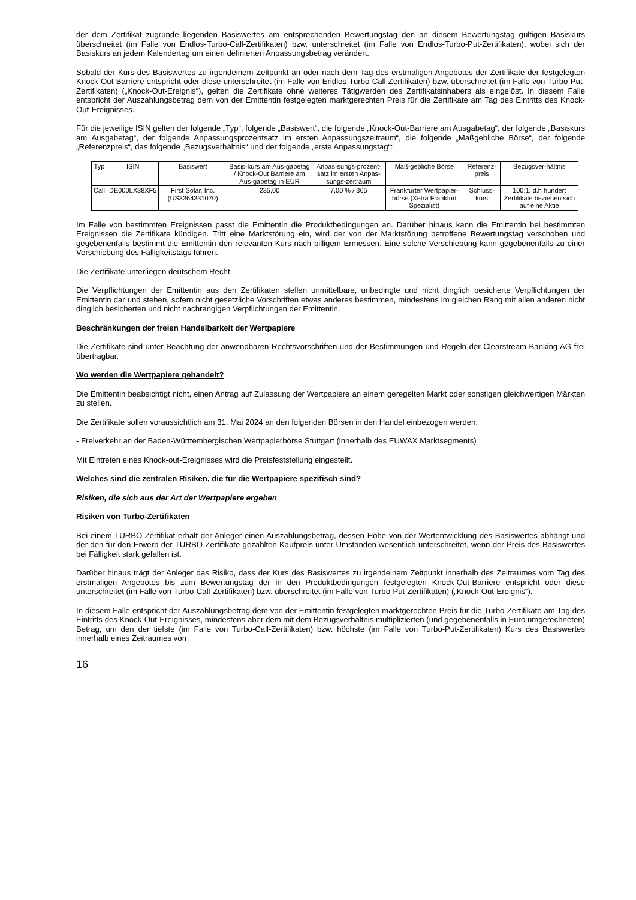der dem Zertifikat zugrunde liegenden Basiswertes am entsprechenden Bewertungstag den an diesem Bewertungstag gültigen Basiskurs überschreitet (im Falle von Endlos-Turbo-Call-Zertifikaten) bzw. unterschreitet (im Falle von Endlos-Turbo-Put-Zertifikaten), wobei sich der Basiskurs an jedem Kalendertag um einen definierten Anpassungsbetrag verändert.
Sobald der Kurs des Basiswertes zu irgendeinem Zeitpunkt an oder nach dem Tag des erstmaligen Angebotes der Zertifikate der festgelegten Knock-Out-Barriere entspricht oder diese unterschreitet (im Falle von Endlos-Turbo-Call-Zertifikaten) bzw. überschreitet (im Falle von Turbo-Put-Zertifikaten) („Knock-Out-Ereignis“), gelten die Zertifikate ohne weiteres Tätigwerden des Zertifikatsinhabers als eingelöst. In diesem Falle entspricht der Auszahlungsbetrag dem von der Emittentin festgelegten marktgerechten Preis für die Zertifikate am Tag des Eintritts des Knock-Out-Ereignisses.
Für die jeweilige ISIN gelten der folgende „Typ“, folgende „Basiswert“, die folgende „Knock-Out-Barriere am Ausgabetag“, der folgende „Basiskurs am Ausgabetag“, der folgende Anpassungsprozentsatz im ersten Anpassungszeitraum“, die folgende „Maßgebliche Börse“, der folgende „Referenzpreis“, das folgende „Bezugsverhältnis“ und der folgende „erste Anpassungstag“:
| Typ | ISIN | Basiswert | Basis-kurs am Aus-gabetag / Knock-Out Barriere am Aus-gabetag in EUR | Anpas-sungs-prozent-satz im ersten Anpas-sungs-zeitraum | Maß-gebliche Börse | Referenz-preis | Bezugsver-hältnis |
| --- | --- | --- | --- | --- | --- | --- | --- |
| Call | DE000LX38XF5 | First Solar, Inc. (US3364331070) | 235,00 | 7,00 % / 365 | Frankfurter Wertpapier-börse (Xetra Frankfurt Spezialist) | Schluss-kurs | 100:1, d.h hundert Zertifikate beziehen sich auf eine Aktie |
Im Falle von bestimmten Ereignissen passt die Emittentin die Produktbedingungen an. Darüber hinaus kann die Emittentin bei bestimmten Ereignissen die Zertifikate kündigen. Tritt eine Marktstörung ein, wird der von der Marktstörung betroffene Bewertungstag verschoben und gegebenenfalls bestimmt die Emittentin den relevanten Kurs nach billigem Ermessen. Eine solche Verschiebung kann gegebenenfalls zu einer Verschiebung des Fälligkeitstags führen.
Die Zertifikate unterliegen deutschem Recht.
Die Verpflichtungen der Emittentin aus den Zertifikaten stellen unmittelbare, unbedingte und nicht dinglich besicherte Verpflichtungen der Emittentin dar und stehen, sofern nicht gesetzliche Vorschriften etwas anderes bestimmen, mindestens im gleichen Rang mit allen anderen nicht dinglich besicherten und nicht nachrangigen Verpflichtungen der Emittentin.
Beschränkungen der freien Handelbarkeit der Wertpapiere
Die Zertifikate sind unter Beachtung der anwendbaren Rechtsvorschriften und der Bestimmungen und Regeln der Clearstream Banking AG frei übertragbar.
Wo werden die Wertpapiere gehandelt?
Die Emittentin beabsichtigt nicht, einen Antrag auf Zulassung der Wertpapiere an einem geregelten Markt oder sonstigen gleichwertigen Märkten zu stellen.
Die Zertifikate sollen voraussichtlich am 31. Mai 2024 an den folgenden Börsen in den Handel einbezogen werden:
- Freiverkehr an der Baden-Württembergischen Wertpapierbörse Stuttgart (innerhalb des EUWAX Marktsegments)
Mit Eintreten eines Knock-out-Ereignisses wird die Preisfeststellung eingestellt.
Welches sind die zentralen Risiken, die für die Wertpapiere spezifisch sind?
Risiken, die sich aus der Art der Wertpapiere ergeben
Risiken von Turbo-Zertifikaten
Bei einem TURBO-Zertifikat erhält der Anleger einen Auszahlungsbetrag, dessen Höhe von der Wertentwicklung des Basiswertes abhängt und der den für den Erwerb der TURBO-Zertifikate gezahlten Kaufpreis unter Umständen wesentlich unterschreitet, wenn der Preis des Basiswertes bei Fälligkeit stark gefallen ist.
Darüber hinaus trägt der Anleger das Risiko, dass der Kurs des Basiswertes zu irgendeinem Zeitpunkt innerhalb des Zeitraumes vom Tag des erstmaligen Angebotes bis zum Bewertungstag der in den Produktbedingungen festgelegten Knock-Out-Barriere entspricht oder diese unterschreitet (im Falle von Turbo-Call-Zertifikaten) bzw. überschreitet (im Falle von Turbo-Put-Zertifikaten) („Knock-Out-Ereignis“).
In diesem Falle entspricht der Auszahlungsbetrag dem von der Emittentin festgelegten marktgerechten Preis für die Turbo-Zertifikate am Tag des Eintritts des Knock-Out-Ereignisses, mindestens aber dem mit dem Bezugsverhältnis multiplizierten (und gegebenenfalls in Euro umgerechneten) Betrag, um den der tiefste (im Falle von Turbo-Call-Zertifikaten) bzw. höchste (im Falle von Turbo-Put-Zertifikaten) Kurs des Basiswertes innerhalb eines Zeitraumes von
16